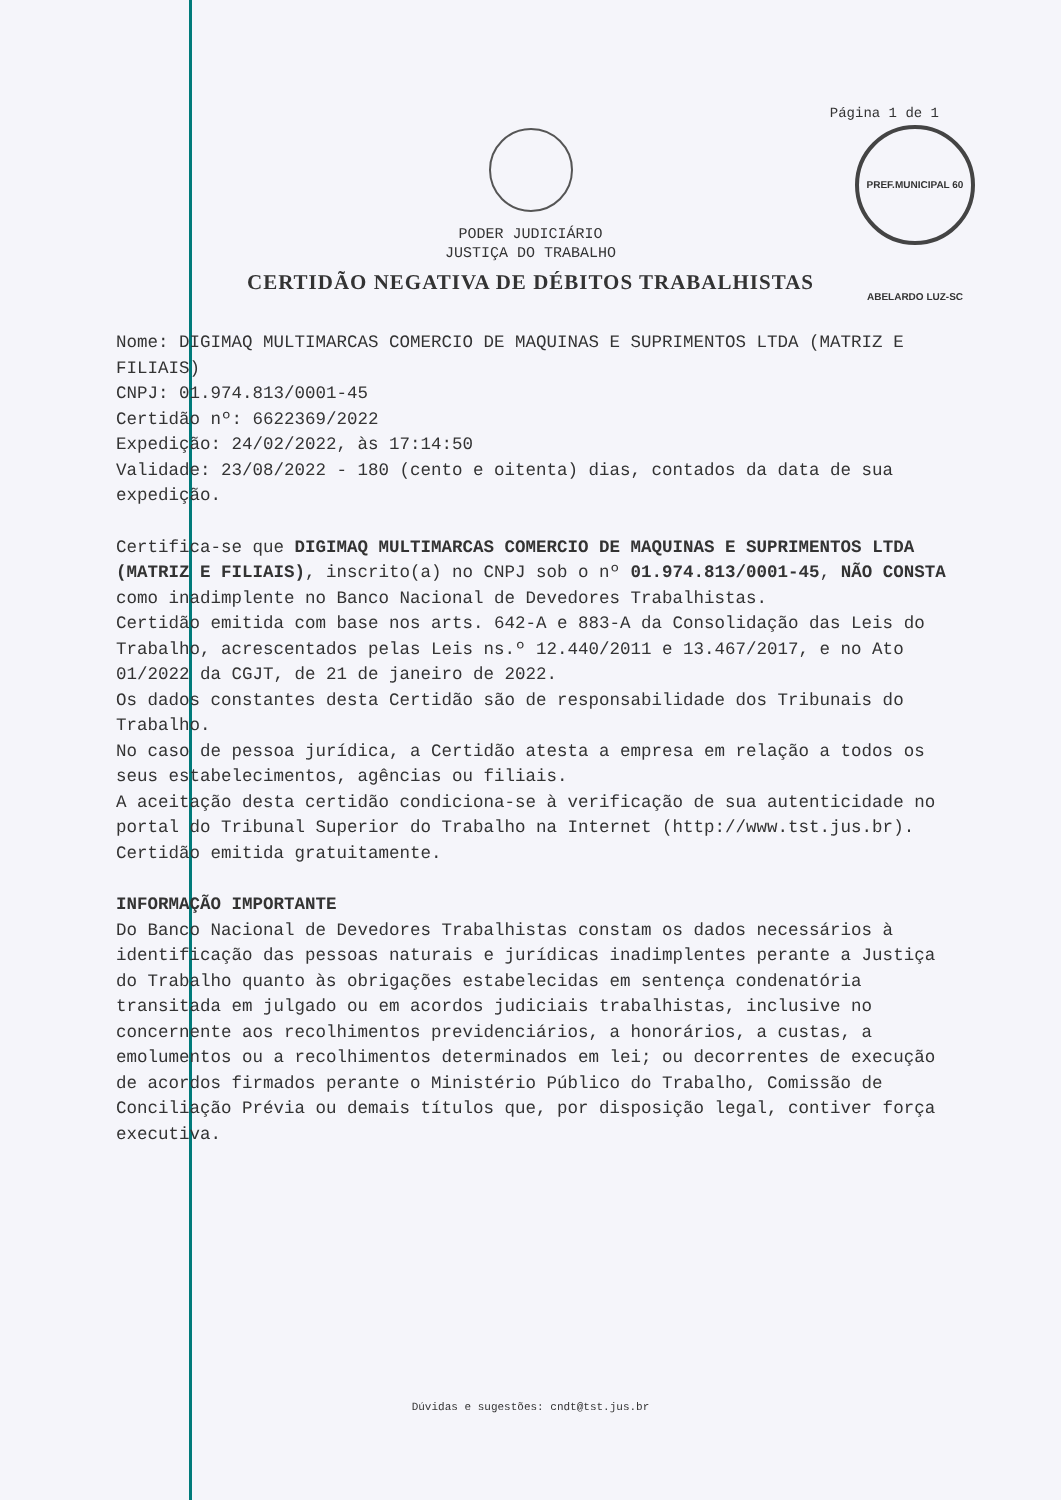Página 1 de 1
PREF.MUNICIPAL 60 ABELARDO LUZ-SC
PODER JUDICIÁRIO
JUSTIÇA DO TRABALHO
CERTIDÃO NEGATIVA DE DÉBITOS TRABALHISTAS
Nome: DIGIMAQ MULTIMARCAS COMERCIO DE MAQUINAS E SUPRIMENTOS LTDA (MATRIZ E FILIAIS)
CNPJ: 01.974.813/0001-45
Certidão nº: 6622369/2022
Expedição: 24/02/2022, às 17:14:50
Validade: 23/08/2022 - 180 (cento e oitenta) dias, contados da data de sua expedição.
Certifica-se que DIGIMAQ MULTIMARCAS COMERCIO DE MAQUINAS E SUPRIMENTOS LTDA (MATRIZ E FILIAIS), inscrito(a) no CNPJ sob o nº 01.974.813/0001-45, NÃO CONSTA como inadimplente no Banco Nacional de Devedores Trabalhistas.
Certidão emitida com base nos arts. 642-A e 883-A da Consolidação das Leis do Trabalho, acrescentados pelas Leis ns.º 12.440/2011 e 13.467/2017, e no Ato 01/2022 da CGJT, de 21 de janeiro de 2022.
Os dados constantes desta Certidão são de responsabilidade dos Tribunais do Trabalho.
No caso de pessoa jurídica, a Certidão atesta a empresa em relação a todos os seus estabelecimentos, agências ou filiais.
A aceitação desta certidão condiciona-se à verificação de sua autenticidade no portal do Tribunal Superior do Trabalho na Internet (http://www.tst.jus.br).
Certidão emitida gratuitamente.
INFORMAÇÃO IMPORTANTE
Do Banco Nacional de Devedores Trabalhistas constam os dados necessários à identificação das pessoas naturais e jurídicas inadimplentes perante a Justiça do Trabalho quanto às obrigações estabelecidas em sentença condenatória transitada em julgado ou em acordos judiciais trabalhistas, inclusive no concernente aos recolhimentos previdenciários, a honorários, a custas, a emolumentos ou a recolhimentos determinados em lei; ou decorrentes de execução de acordos firmados perante o Ministério Público do Trabalho, Comissão de Conciliação Prévia ou demais títulos que, por disposição legal, contiver força executiva.
Dúvidas e sugestões: cndt@tst.jus.br